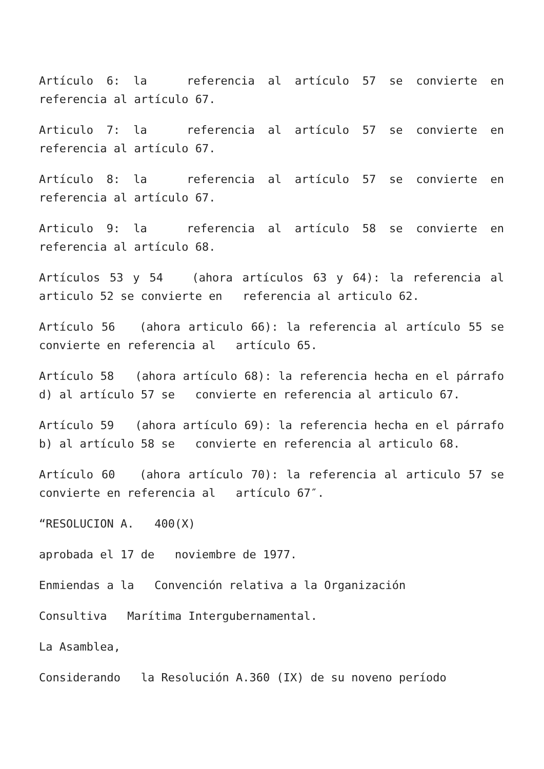Artículo 6: la referencia al artículo 57 se convierte en referencia al artículo 67.
Articulo 7: la referencia al artículo 57 se convierte en referencia al artículo 67.
Artículo 8: la referencia al artículo 57 se convierte en referencia al artículo 67.
Articulo 9: la referencia al artículo 58 se convierte en referencia al artículo 68.
Artículos 53 y 54 (ahora artículos 63 y 64): la referencia al articulo 52 se convierte en referencia al articulo 62.
Artículo 56 (ahora articulo 66): la referencia al artículo 55 se convierte en referencia al artículo 65.
Artículo 58 (ahora artículo 68): la referencia hecha en el párrafo d) al artículo 57 se convierte en referencia al articulo 67.
Artículo 59 (ahora artículo 69): la referencia hecha en el párrafo b) al artículo 58 se convierte en referencia al articulo 68.
Artículo 60 (ahora artículo 70): la referencia al articulo 57 se convierte en referencia al artículo 67″.
“RESOLUCION A. 400(X)
aprobada el 17 de noviembre de 1977.
Enmiendas a la Convención relativa a la Organización
Consultiva Marítima Intergubernamental.
La Asamblea,
Considerando la Resolución A.360 (IX) de su noveno período